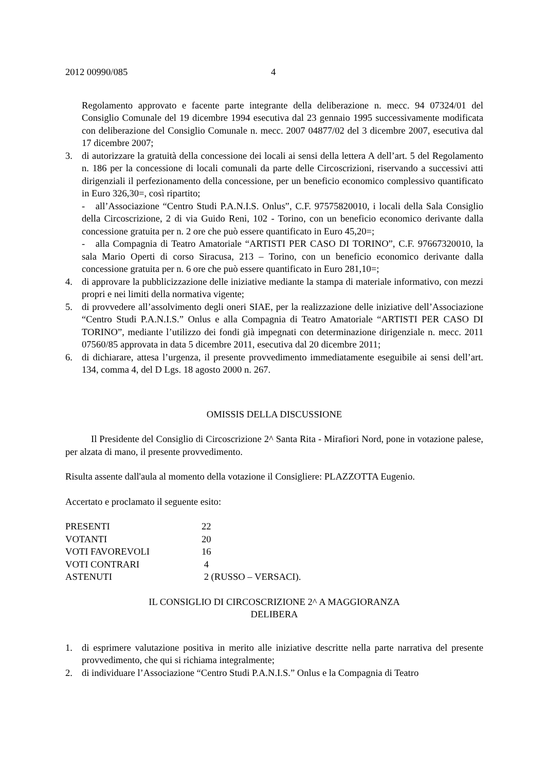2012 00990/085 4
Regolamento approvato e facente parte integrante della deliberazione n. mecc. 94 07324/01 del Consiglio Comunale del 19 dicembre 1994 esecutiva dal 23 gennaio 1995 successivamente modificata con deliberazione del Consiglio Comunale n. mecc. 2007 04877/02 del 3 dicembre 2007, esecutiva dal 17 dicembre 2007;
3. di autorizzare la gratuità della concessione dei locali ai sensi della lettera A dell’art. 5 del Regolamento n. 186 per la concessione di locali comunali da parte delle Circoscrizioni, riservando a successivi atti dirigenziali il perfezionamento della concessione, per un beneficio economico complessivo quantificato in Euro 326,30=, così ripartito;
- all’Associazione “Centro Studi P.A.N.I.S. Onlus”, C.F. 97575820010, i locali della Sala Consiglio della Circoscrizione, 2 di via Guido Reni, 102 - Torino, con un beneficio economico derivante dalla concessione gratuita per n. 2 ore che può essere quantificato in Euro 45,20=;
- alla Compagnia di Teatro Amatoriale “ARTISTI PER CASO DI TORINO”, C.F. 97667320010, la sala Mario Operti di corso Siracusa, 213 – Torino, con un beneficio economico derivante dalla concessione gratuita per n. 6 ore che può essere quantificato in Euro 281,10=;
4. di approvare la pubblicizzazione delle iniziative mediante la stampa di materiale informativo, con mezzi propri e nei limiti della normativa vigente;
5. di provvedere all’assolvimento degli oneri SIAE, per la realizzazione delle iniziative dell’Associazione “Centro Studi P.A.N.I.S.” Onlus e alla Compagnia di Teatro Amatoriale “ARTISTI PER CASO DI TORINO”, mediante l’utilizzo dei fondi già impegnati con determinazione dirigenziale n. mecc. 2011 07560/85 approvata in data 5 dicembre 2011, esecutiva dal 20 dicembre 2011;
6. di dichiarare, attesa l’urgenza, il presente provvedimento immediatamente eseguibile ai sensi dell’art. 134, comma 4, del D Lgs. 18 agosto 2000 n. 267.
OMISSIS DELLA DISCUSSIONE
Il Presidente del Consiglio di Circoscrizione 2^ Santa Rita - Mirafiori Nord, pone in votazione palese, per alzata di mano, il presente provvedimento.
Risulta assente dall'aula al momento della votazione il Consigliere: PLAZZOTTA Eugenio.
Accertato e proclamato il seguente esito:
| PRESENTI | 22 |
| VOTANTI | 20 |
| VOTI FAVOREVOLI | 16 |
| VOTI CONTRARI | 4 |
| ASTENUTI | 2 (RUSSO – VERSACI). |
IL CONSIGLIO DI CIRCOSCRIZIONE 2^ A MAGGIORANZA
DELIBERA
1. di esprimere valutazione positiva in merito alle iniziative descritte nella parte narrativa del presente provvedimento, che qui si richiama integralmente;
2. di individuare l’Associazione “Centro Studi P.A.N.I.S.” Onlus e la Compagnia di Teatro